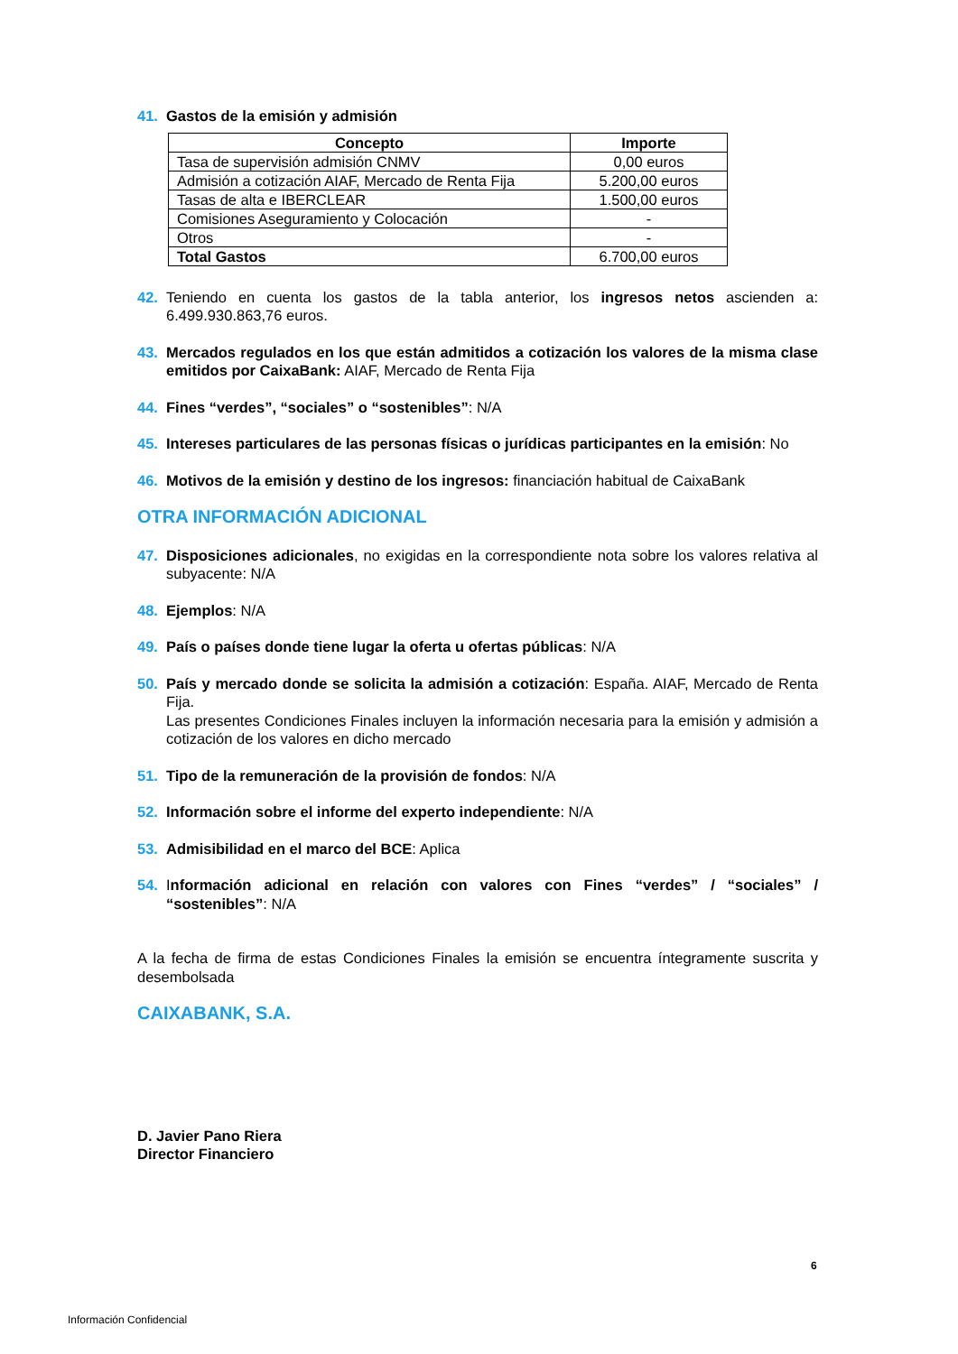41. Gastos de la emisión y admisión
| Concepto | Importe |
| --- | --- |
| Tasa de supervisión admisión CNMV | 0,00 euros |
| Admisión a cotización AIAF, Mercado de Renta Fija | 5.200,00 euros |
| Tasas de alta e IBERCLEAR | 1.500,00 euros |
| Comisiones Aseguramiento y Colocación | - |
| Otros | - |
| Total Gastos | 6.700,00 euros |
42. Teniendo en cuenta los gastos de la tabla anterior, los ingresos netos ascienden a: 6.499.930.863,76 euros.
43. Mercados regulados en los que están admitidos a cotización los valores de la misma clase emitidos por CaixaBank: AIAF, Mercado de Renta Fija
44. Fines “verdes”, “sociales” o “sostenibles”: N/A
45. Intereses particulares de las personas físicas o jurídicas participantes en la emisión: No
46. Motivos de la emisión y destino de los ingresos: financiación habitual de CaixaBank
OTRA INFORMACIÓN ADICIONAL
47. Disposiciones adicionales, no exigidas en la correspondiente nota sobre los valores relativa al subyacente: N/A
48. Ejemplos: N/A
49. País o países donde tiene lugar la oferta u ofertas públicas: N/A
50. País y mercado donde se solicita la admisión a cotización: España. AIAF, Mercado de Renta Fija.
Las presentes Condiciones Finales incluyen la información necesaria para la emisión y admisión a cotización de los valores en dicho mercado
51. Tipo de la remuneración de la provisión de fondos: N/A
52. Información sobre el informe del experto independiente: N/A
53. Admisibilidad en el marco del BCE: Aplica
54. Información adicional en relación con valores con Fines “verdes” / “sociales” / “sostenibles”: N/A
A la fecha de firma de estas Condiciones Finales la emisión se encuentra íntegramente suscrita y desembolsada
CAIXABANK, S.A.
D. Javier Pano Riera
Director Financiero
6
Información Confidencial